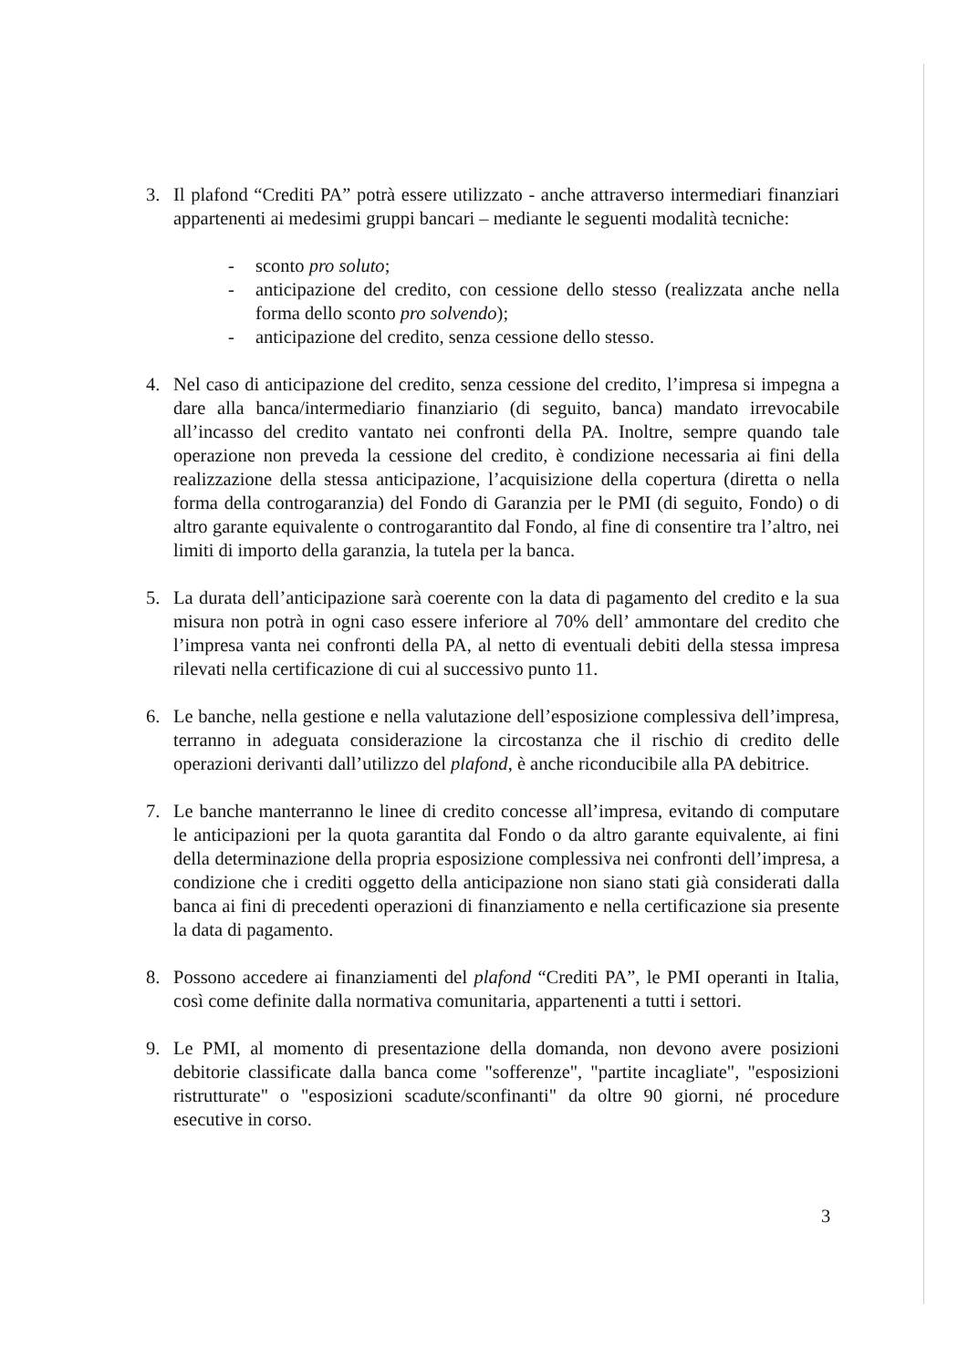3. Il plafond “Crediti PA” potrà essere utilizzato - anche attraverso intermediari finanziari appartenenti ai medesimi gruppi bancari – mediante le seguenti modalità tecniche:
- sconto pro soluto;
- anticipazione del credito, con cessione dello stesso (realizzata anche nella forma dello sconto pro solvendo);
- anticipazione del credito, senza cessione dello stesso.
4. Nel caso di anticipazione del credito, senza cessione del credito, l’impresa si impegna a dare alla banca/intermediario finanziario (di seguito, banca) mandato irrevocabile all’incasso del credito vantato nei confronti della PA. Inoltre, sempre quando tale operazione non preveda la cessione del credito, è condizione necessaria ai fini della realizzazione della stessa anticipazione, l’acquisizione della copertura (diretta o nella forma della controgaranzia) del Fondo di Garanzia per le PMI (di seguito, Fondo) o di altro garante equivalente o controgarantito dal Fondo, al fine di consentire tra l’altro, nei limiti di importo della garanzia, la tutela per la banca.
5. La durata dell’anticipazione sarà coerente con la data di pagamento del credito e la sua misura non potrà in ogni caso essere inferiore al 70% dell’ ammontare del credito che l’impresa vanta nei confronti della PA, al netto di eventuali debiti della stessa impresa rilevati nella certificazione di cui al successivo punto 11.
6. Le banche, nella gestione e nella valutazione dell’esposizione complessiva dell’impresa, terranno in adeguata considerazione la circostanza che il rischio di credito delle operazioni derivanti dall’utilizzo del plafond, è anche riconducibile alla PA debitrice.
7. Le banche manterranno le linee di credito concesse all’impresa, evitando di computare le anticipazioni per la quota garantita dal Fondo o da altro garante equivalente, ai fini della determinazione della propria esposizione complessiva nei confronti dell’impresa, a condizione che i crediti oggetto della anticipazione non siano stati già considerati dalla banca ai fini di precedenti operazioni di finanziamento e nella certificazione sia presente la data di pagamento.
8. Possono accedere ai finanziamenti del plafond “Crediti PA”, le PMI operanti in Italia, così come definite dalla normativa comunitaria, appartenenti a tutti i settori.
9. Le PMI, al momento di presentazione della domanda, non devono avere posizioni debitorie classificate dalla banca come "sofferenze", "partite incagliate", "esposizioni ristrutturate" o "esposizioni scadute/sconfinanti" da oltre 90 giorni, né procedure esecutive in corso.
3